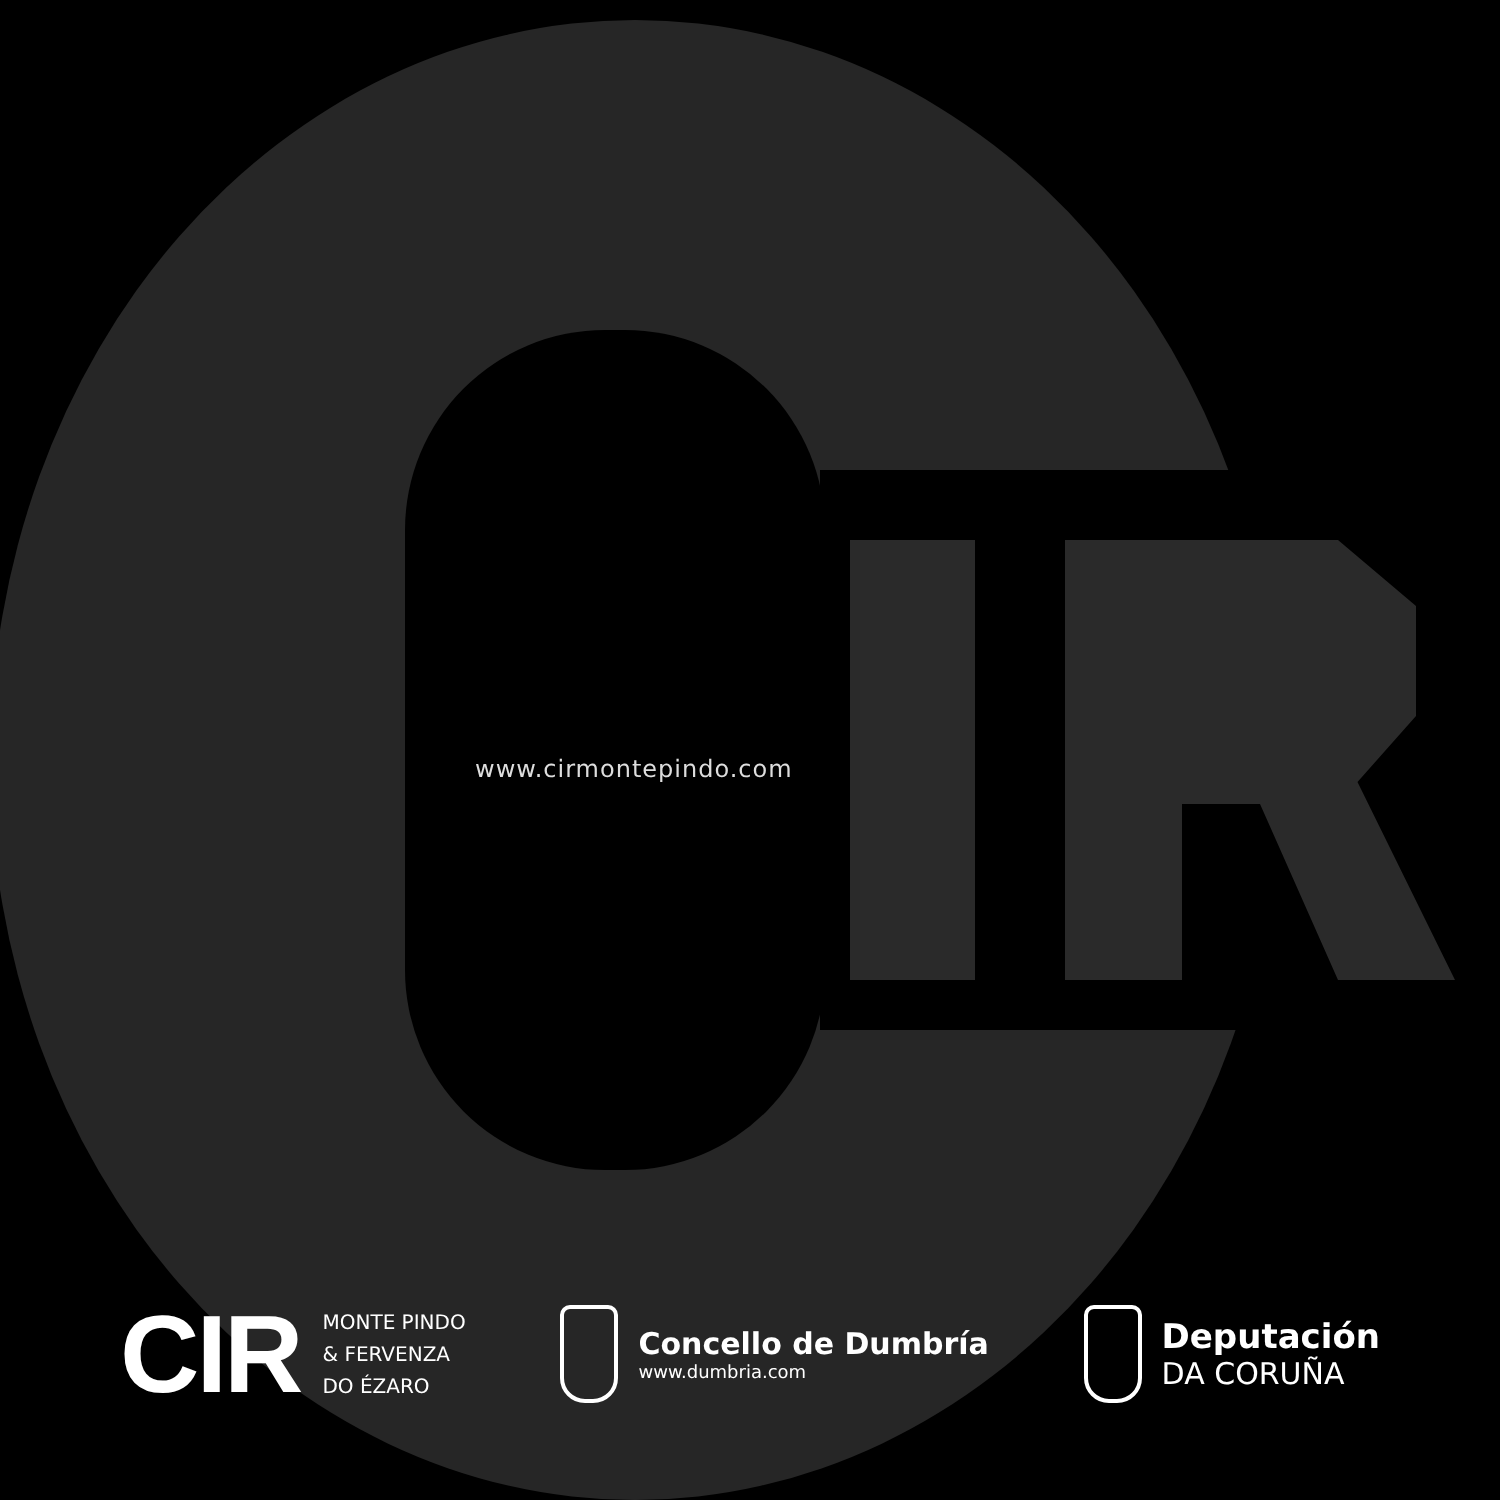www.cirmontepindo.com
CIR
MONTE PINDO
& FERVENZA
DO ÉZARO
Concello de Dumbría
www.dumbria.com
Deputación
DA CORUÑA